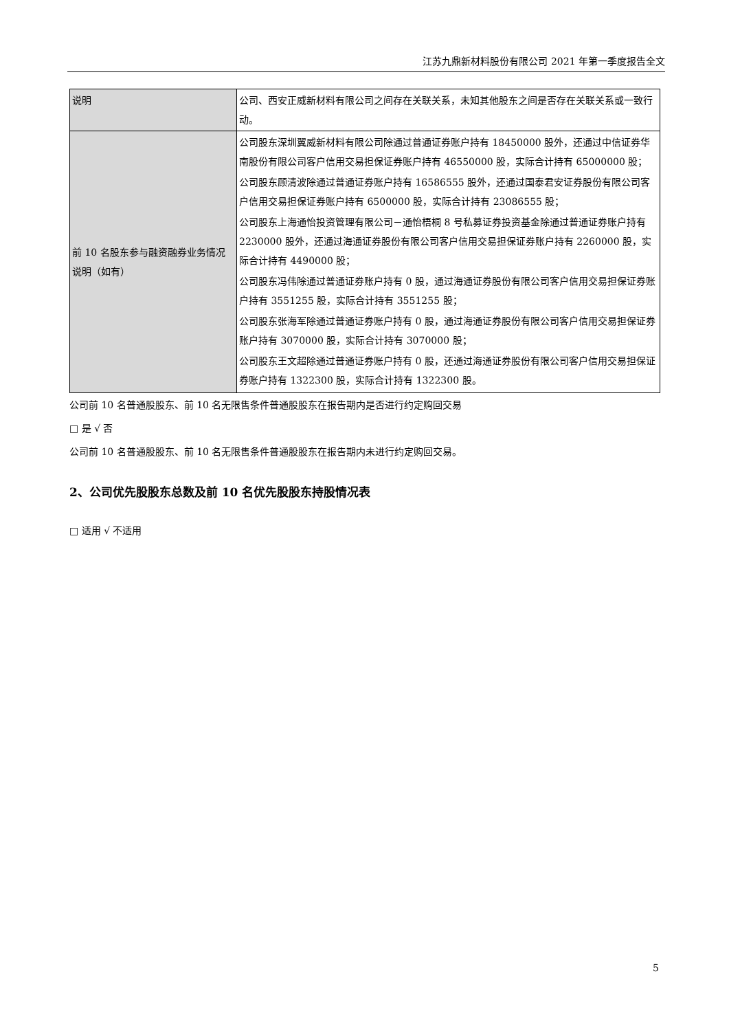江苏九鼎新材料股份有限公司 2021 年第一季度报告全文
| 说明 | 公司、西安正威新材料有限公司之间存在关联关系，未知其他股东之间是否存在关联关系或一致行动。 |
| 前 10 名股东参与融资融券业务情况说明（如有） | 公司股东深圳翼威新材料有限公司除通过普通证券账户持有 18450000 股外，还通过中信证券华南股份有限公司客户信用交易担保证券账户持有 46550000 股，实际合计持有 65000000 股； 公司股东顾清波除通过普通证券账户持有 16586555 股外，还通过国泰君安证券股份有限公司客户信用交易担保证券账户持有 6500000 股，实际合计持有 23086555 股； 公司股东上海通怡投资管理有限公司－通怡梧桐 8 号私募证券投资基金除通过普通证券账户持有 2230000 股外，还通过海通证券股份有限公司客户信用交易担保证券账户持有 2260000 股，实际合计持有 4490000 股； 公司股东冯伟除通过普通证券账户持有 0 股，通过海通证券股份有限公司客户信用交易担保证券账户持有 3551255 股，实际合计持有 3551255 股； 公司股东张海军除通过普通证券账户持有 0 股，通过海通证券股份有限公司客户信用交易担保证券账户持有 3070000 股，实际合计持有 3070000 股； 公司股东王文超除通过普通证券账户持有 0 股，还通过海通证券股份有限公司客户信用交易担保证券账户持有 1322300 股，实际合计持有 1322300 股。 |
公司前 10 名普通股股东、前 10 名无限售条件普通股股东在报告期内是否进行约定购回交易
□ 是 √ 否
公司前 10 名普通股股东、前 10 名无限售条件普通股股东在报告期内未进行约定购回交易。
2、公司优先股股东总数及前 10 名优先股股东持股情况表
□ 适用 √ 不适用
5